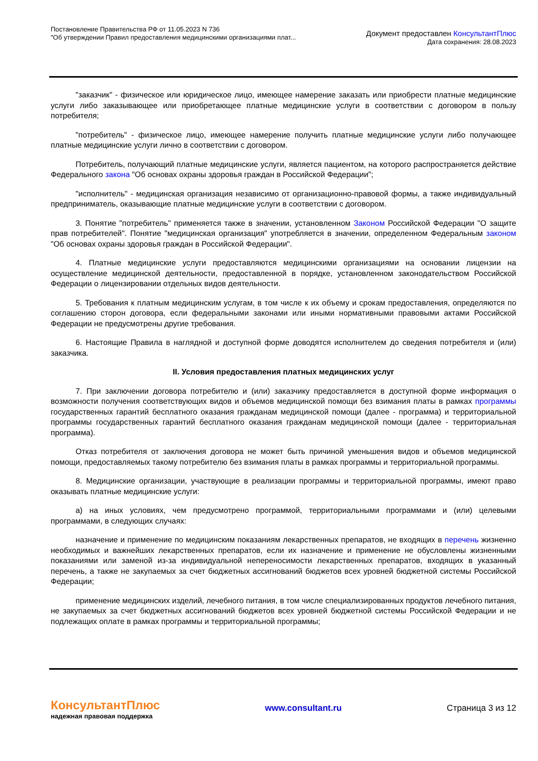Постановление Правительства РФ от 11.05.2023 N 736
"Об утверждении Правил предоставления медицинскими организациями плат...
Документ предоставлен КонсультантПлюс
Дата сохранения: 28.08.2023
"заказчик" - физическое или юридическое лицо, имеющее намерение заказать или приобрести платные медицинские услуги либо заказывающее или приобретающее платные медицинские услуги в соответствии с договором в пользу потребителя;
"потребитель" - физическое лицо, имеющее намерение получить платные медицинские услуги либо получающее платные медицинские услуги лично в соответствии с договором.
Потребитель, получающий платные медицинские услуги, является пациентом, на которого распространяется действие Федерального закона "Об основах охраны здоровья граждан в Российской Федерации";
"исполнитель" - медицинская организация независимо от организационно-правовой формы, а также индивидуальный предприниматель, оказывающие платные медицинские услуги в соответствии с договором.
3. Понятие "потребитель" применяется также в значении, установленном Законом Российской Федерации "О защите прав потребителей". Понятие "медицинская организация" употребляется в значении, определенном Федеральным законом "Об основах охраны здоровья граждан в Российской Федерации".
4. Платные медицинские услуги предоставляются медицинскими организациями на основании лицензии на осуществление медицинской деятельности, предоставленной в порядке, установленном законодательством Российской Федерации о лицензировании отдельных видов деятельности.
5. Требования к платным медицинским услугам, в том числе к их объему и срокам предоставления, определяются по соглашению сторон договора, если федеральными законами или иными нормативными правовыми актами Российской Федерации не предусмотрены другие требования.
6. Настоящие Правила в наглядной и доступной форме доводятся исполнителем до сведения потребителя и (или) заказчика.
II. Условия предоставления платных медицинских услуг
7. При заключении договора потребителю и (или) заказчику предоставляется в доступной форме информация о возможности получения соответствующих видов и объемов медицинской помощи без взимания платы в рамках программы государственных гарантий бесплатного оказания гражданам медицинской помощи (далее - программа) и территориальной программы государственных гарантий бесплатного оказания гражданам медицинской помощи (далее - территориальная программа).
Отказ потребителя от заключения договора не может быть причиной уменьшения видов и объемов медицинской помощи, предоставляемых такому потребителю без взимания платы в рамках программы и территориальной программы.
8. Медицинские организации, участвующие в реализации программы и территориальной программы, имеют право оказывать платные медицинские услуги:
а) на иных условиях, чем предусмотрено программой, территориальными программами и (или) целевыми программами, в следующих случаях:
назначение и применение по медицинским показаниям лекарственных препаратов, не входящих в перечень жизненно необходимых и важнейших лекарственных препаратов, если их назначение и применение не обусловлены жизненными показаниями или заменой из-за индивидуальной непереносимости лекарственных препаратов, входящих в указанный перечень, а также не закупаемых за счет бюджетных ассигнований бюджетов всех уровней бюджетной системы Российской Федерации;
применение медицинских изделий, лечебного питания, в том числе специализированных продуктов лечебного питания, не закупаемых за счет бюджетных ассигнований бюджетов всех уровней бюджетной системы Российской Федерации и не подлежащих оплате в рамках программы и территориальной программы;
КонсультантПлюс
надежная правовая поддержка
www.consultant.ru Страница 3 из 12